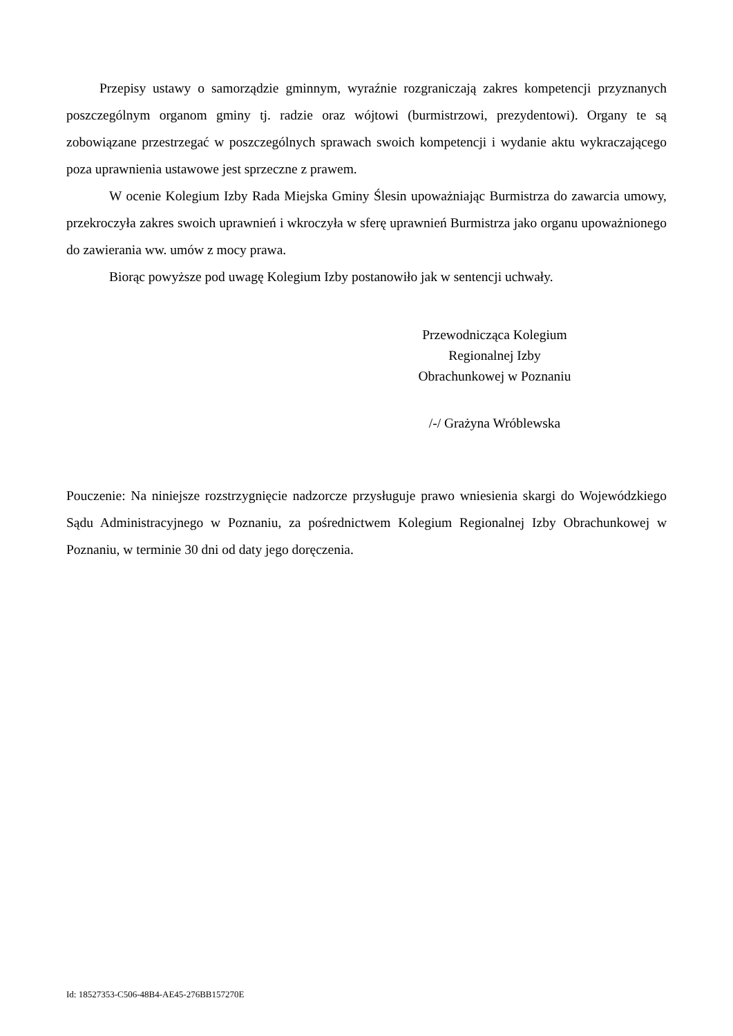Przepisy ustawy o samorządzie gminnym, wyraźnie rozgraniczają zakres kompetencji przyznanych poszczególnym organom gminy tj. radzie oraz wójtowi (burmistrzowi, prezydentowi). Organy te są zobowiązane przestrzegać w poszczególnych sprawach swoich kompetencji i wydanie aktu wykraczającego poza uprawnienia ustawowe jest sprzeczne z prawem.
W ocenie Kolegium Izby Rada Miejska Gminy Ślesin upoważniając Burmistrza do zawarcia umowy, przekroczyła zakres swoich uprawnień i wkroczyła w sferę uprawnień Burmistrza jako organu upoważnionego do zawierania ww. umów z mocy prawa.
Biorąc powyższe pod uwagę Kolegium Izby postanowiło jak w sentencji uchwały.
Przewodnicząca Kolegium
Regionalnej Izby
Obrachunkowej w Poznaniu
/-/ Grażyna Wróblewska
Pouczenie: Na niniejsze rozstrzygnięcie nadzorcze przysługuje prawo wniesienia skargi do Wojewódzkiego Sądu Administracyjnego w Poznaniu, za pośrednictwem Kolegium Regionalnej Izby Obrachunkowej w Poznaniu, w terminie 30 dni od daty jego doręczenia.
Id: 18527353-C506-48B4-AE45-276BB157270E